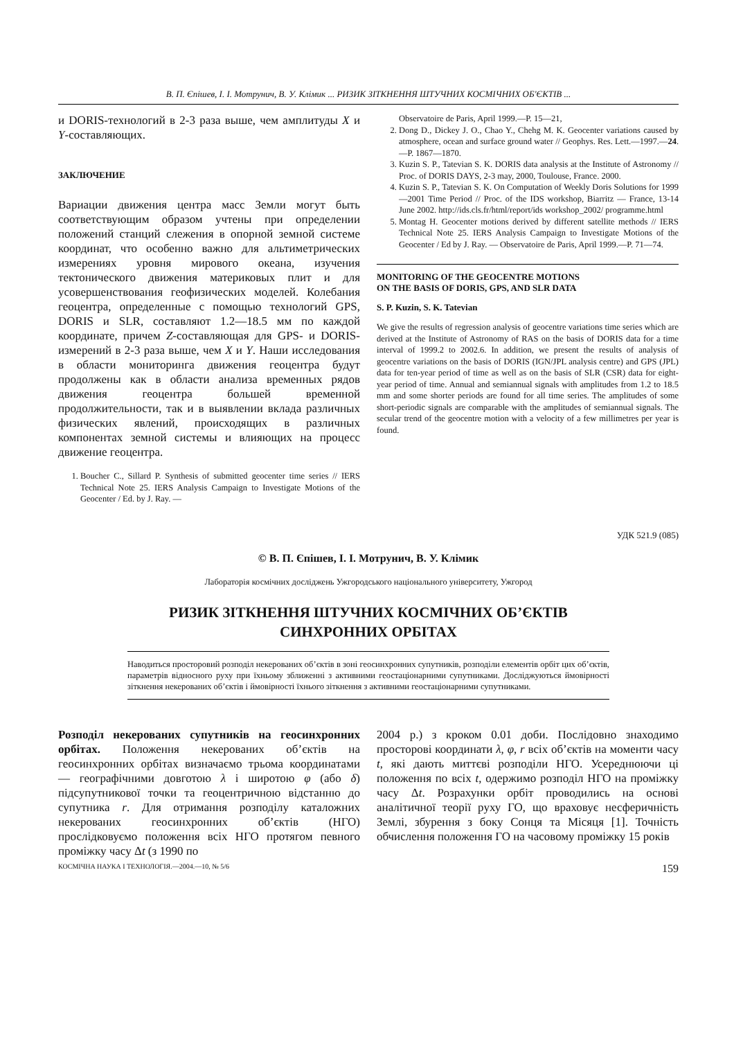В. П. Єпішев, І. І. Мотрунич, В. У. Клімик ... РИЗИК ЗІТКНЕННЯ ШТУЧНИХ КОСМІЧНИХ ОБ'ЄКТІВ ...
и DORIS-технологий в 2-3 раза выше, чем амплитуды X и Y-составляющих.
ЗАКЛЮЧЕНИЕ
Вариации движения центра масс Земли могут быть соответствующим образом учтены при определении положений станций слежения в опорной земной системе координат, что особенно важно для альтиметрических измерениях уровня мирового океана, изучения тектонического движения материковых плит и для усовершенствования геофизических моделей. Колебания геоцентра, определенные с помощью технологий GPS, DORIS и SLR, составляют 1.2—18.5 мм по каждой координате, причем Z-составляющая для GPS- и DORIS-измерений в 2-3 раза выше, чем X и Y. Наши исследования в области мониторинга движения геоцентра будут продолжены как в области анализа временных рядов движения геоцентра большей временной продолжительности, так и в выявлении вклада различных физических явлений, происходящих в различных компонентах земной системы и влияющих на процесс движение геоцентра.
1. Boucher C., Sillard P. Synthesis of submitted geocenter time series // IERS Technical Note 25. IERS Analysis Campaign to Investigate Motions of the Geocenter / Ed. by J. Ray. —
Observatoire de Paris, April 1999.—P. 15—21,
2. Dong D., Dickey J. O., Chao Y., Chehg M. K. Geocenter variations caused by atmosphere, ocean and surface ground water // Geophys. Res. Lett.—1997.—24.—P. 1867—1870.
3. Kuzin S. P., Tatevian S. K. DORIS data analysis at the Institute of Astronomy // Proc. of DORIS DAYS, 2-3 may, 2000, Toulouse, France. 2000.
4. Kuzin S. P., Tatevian S. K. On Computation of Weekly Doris Solutions for 1999—2001 Time Period // Proc. of the IDS workshop, Biarritz — France, 13-14 June 2002. http://ids.cls.fr/html/report/ids workshop_2002/ programme.html
5. Montag H. Geocenter motions derived by different satellite methods // IERS Technical Note 25. IERS Analysis Campaign to Investigate Motions of the Geocenter / Ed by J. Ray. — Observatoire de Paris, April 1999.—P. 71—74.
MONITORING OF THE GEOCENTRE MOTIONS
ON THE BASIS OF DORIS, GPS, AND SLR DATA
S. P. Kuzin, S. K. Tatevian
We give the results of regression analysis of geocentre variations time series which are derived at the Institute of Astronomy of RAS on the basis of DORIS data for a time interval of 1999.2 to 2002.6. In addition, we present the results of analysis of geocentre variations on the basis of DORIS (IGN/JPL analysis centre) and GPS (JPL) data for ten-year period of time as well as on the basis of SLR (CSR) data for eight-year period of time. Annual and semiannual signals with amplitudes from 1.2 to 18.5 mm and some shorter periods are found for all time series. The amplitudes of some short-periodic signals are comparable with the amplitudes of semiannual signals. The secular trend of the geocentre motion with a velocity of a few millimetres per year is found.
УДК 521.9 (085)
© В. П. Єпішев, І. І. Мотрунич, В. У. Клімик
Лабораторія космічних досліджень Ужгородського національного університету, Ужгород
РИЗИК ЗІТКНЕННЯ ШТУЧНИХ КОСМІЧНИХ ОБ’ЄКТІВ
СИНХРОННИХ ОРБІТАХ
Наводиться просторовий розподіл некерованих об’єктів в зоні геосинхронних супутників, розподіли елементів орбіт цих об’єктів, параметрів відносного руху при їхньому зближенні з активними геостаціонарними супутниками. Досліджуються ймовірності зіткнення некерованих об’єктів і ймовірності їхнього зіткнення з активними геостаціонарними супутниками.
Розподіл некерованих супутників на геосинхронних орбітах. Положення некерованих об’єктів на геосинхронних орбітах визначаємо трьома координатами — географічними довготою λ і широтою φ (або δ) підсупутникової точки та геоцентричною відстанню до супутника r. Для отримання розподілу каталожних некерованих геосинхронних об’єктів (НГО) прослідковуємо положення всіх НГО протягом певного проміжку часу Δt (з 1990 по
2004 р.) з кроком 0.01 доби. Послідовно знаходимо просторові координати λ, φ, r всіх об’єктів на моменти часу t, які дають миттєві розподіли НГО. Усереднюючи ці положення по всіх t, одержимо розподіл НГО на проміжку часу Δt. Розрахунки орбіт проводились на основі аналітичної теорії руху ГО, що враховує несферичність Землі, збурення з боку Сонця та Місяця [1]. Точність обчислення положення ГО на часовому проміжку 15 років
КОСМІЧНА НАУКА І ТЕХНОЛОГІЯ.—2004.—10, № 5/6 159